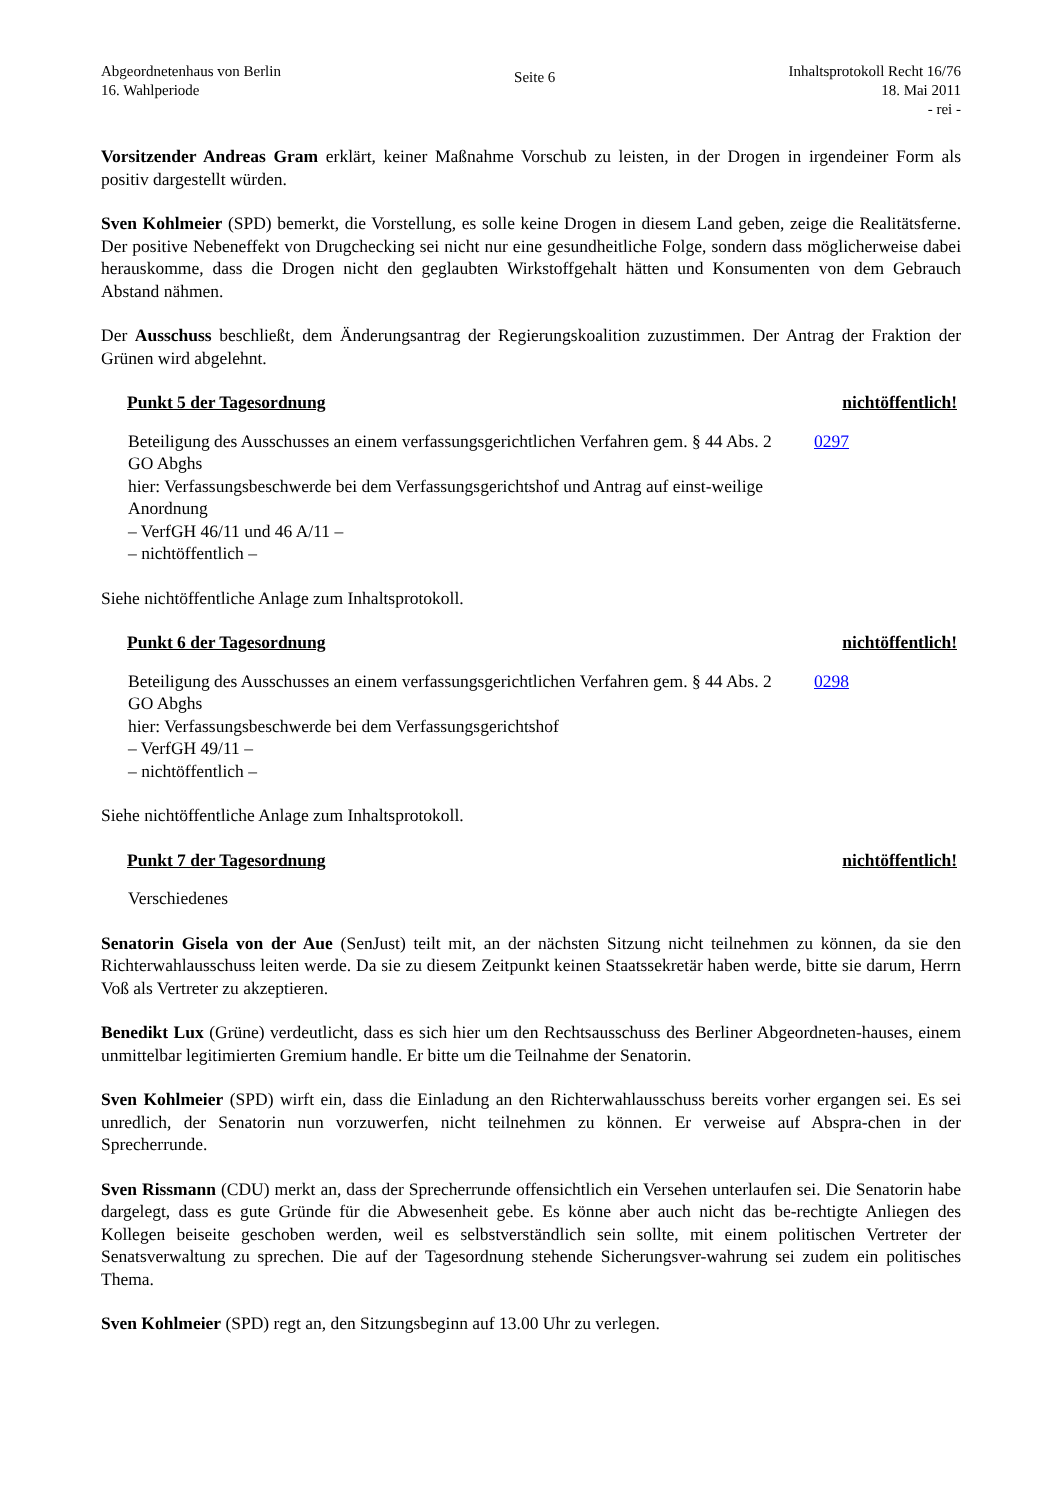Abgeordnetenhaus von Berlin
16. Wahlperiode
Seite 6
Inhaltsprotokoll Recht 16/76
18. Mai 2011
- rei -
Vorsitzender Andreas Gram erklärt, keiner Maßnahme Vorschub zu leisten, in der Drogen in irgendeiner Form als positiv dargestellt würden.
Sven Kohlmeier (SPD) bemerkt, die Vorstellung, es solle keine Drogen in diesem Land geben, zeige die Realitätsferne. Der positive Nebeneffekt von Drugchecking sei nicht nur eine gesundheitliche Folge, sondern dass möglicherweise dabei herauskomme, dass die Drogen nicht den geglaubten Wirkstoffgehalt hätten und Konsumenten von dem Gebrauch Abstand nähmen.
Der Ausschuss beschließt, dem Änderungsantrag der Regierungskoalition zuzustimmen. Der Antrag der Fraktion der Grünen wird abgelehnt.
Punkt 5 der Tagesordnung nichtöffentlich!
Beteiligung des Ausschusses an einem verfassungsgerichtlichen Verfahren gem. § 44 Abs. 2 GO Abghs
hier: Verfassungsbeschwerde bei dem Verfassungsgerichtshof und Antrag auf einst-weilige Anordnung
– VerfGH 46/11 und 46 A/11 –
– nichtöffentlich –
0297
Siehe nichtöffentliche Anlage zum Inhaltsprotokoll.
Punkt 6 der Tagesordnung nichtöffentlich!
Beteiligung des Ausschusses an einem verfassungsgerichtlichen Verfahren gem. § 44 Abs. 2 GO Abghs
hier: Verfassungsbeschwerde bei dem Verfassungsgerichtshof
– VerfGH 49/11 –
– nichtöffentlich –
0298
Siehe nichtöffentliche Anlage zum Inhaltsprotokoll.
Punkt 7 der Tagesordnung nichtöffentlich!
Verschiedenes
Senatorin Gisela von der Aue (SenJust) teilt mit, an der nächsten Sitzung nicht teilnehmen zu können, da sie den Richterwahlausschuss leiten werde. Da sie zu diesem Zeitpunkt keinen Staatssekretär haben werde, bitte sie darum, Herrn Voß als Vertreter zu akzeptieren.
Benedikt Lux (Grüne) verdeutlicht, dass es sich hier um den Rechtsausschuss des Berliner Abgeordneten-hauses, einem unmittelbar legitimierten Gremium handle. Er bitte um die Teilnahme der Senatorin.
Sven Kohlmeier (SPD) wirft ein, dass die Einladung an den Richterwahlausschuss bereits vorher ergangen sei. Es sei unredlich, der Senatorin nun vorzuwerfen, nicht teilnehmen zu können. Er verweise auf Abspra-chen in der Sprecherrunde.
Sven Rissmann (CDU) merkt an, dass der Sprecherrunde offensichtlich ein Versehen unterlaufen sei. Die Senatorin habe dargelegt, dass es gute Gründe für die Abwesenheit gebe. Es könne aber auch nicht das be-rechtigte Anliegen des Kollegen beiseite geschoben werden, weil es selbstverständlich sein sollte, mit einem politischen Vertreter der Senatsverwaltung zu sprechen. Die auf der Tagesordnung stehende Sicherungsver-wahrung sei zudem ein politisches Thema.
Sven Kohlmeier (SPD) regt an, den Sitzungsbeginn auf 13.00 Uhr zu verlegen.